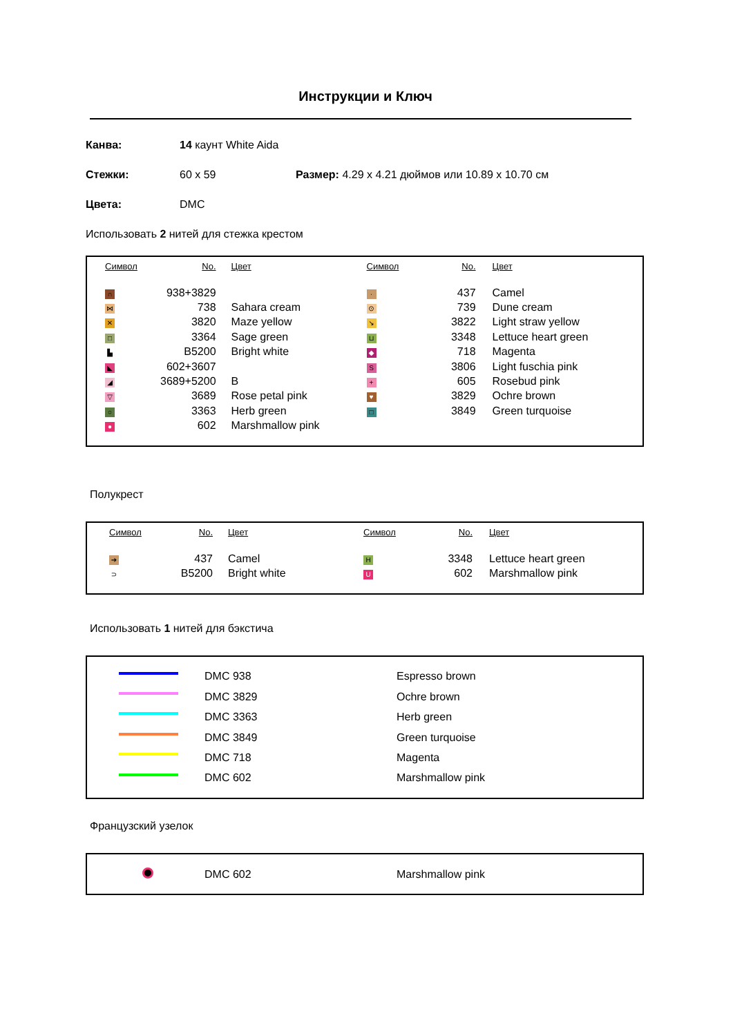Инструкции и Ключ
Канва: 14 каунт White Aida
Стежки: 60 x 59 Размер: 4.29 x 4.21 дюймов или 10.89 x 10.70 см
Цвета: DMC
Использовать 2 нитей для стежка крестом
| | Символ | No. | | Цвет | Символ | No. | | Цвет |
| --- | --- | --- | --- | --- | --- | --- | --- | --- |
| | ∩ | 938+3829 | | | · | 437 | | Camel |
| | ⋈ | 738 | | Sahara cream | ⊙ | 739 | | Dune cream |
| | ✕ | 3820 | | Maze yellow | ↘ | 3822 | | Light straw yellow |
| | □ | 3364 | | Sage green | ⊔ | 3348 | | Lettuce heart green |
| | ▙ | B5200 | | Bright white | ◆ | 718 | | Magenta |
| | ◣ | 602+3607 | | | S | 3806 | | Light fuschia pink |
| | ◢ | 3689+5200 | | B | + | 605 | | Rosebud pink |
| | ▽ | 3689 | | Rose petal pink | ♥ | 3829 | | Ochre brown |
| | ○ | 3363 | | Herb green | □ | 3849 | | Green turquoise |
| | ● | 602 | | Marshmallow pink | | | | |
Полукрест
| | Символ | No. | | Цвет | Символ | No. | | Цвет |
| --- | --- | --- | --- | --- | --- | --- | --- | --- |
| | ➔ | 437 | | Camel | H | 3348 | | Lettuce heart green |
| | ⊃ | B5200 | | Bright white | U | 602 | | Marshmallow pink |
Использовать 1 нитей для бэкстича
| | | DMC 938 | Espresso brown |
| | | DMC 3829 | Ochre brown |
| | | DMC 3363 | Herb green |
| | | DMC 3849 | Green turquoise |
| | | DMC 718 | Magenta |
| | | DMC 602 | Marshmallow pink |
Французский узелок
| | | DMC 602 | Marshmallow pink |